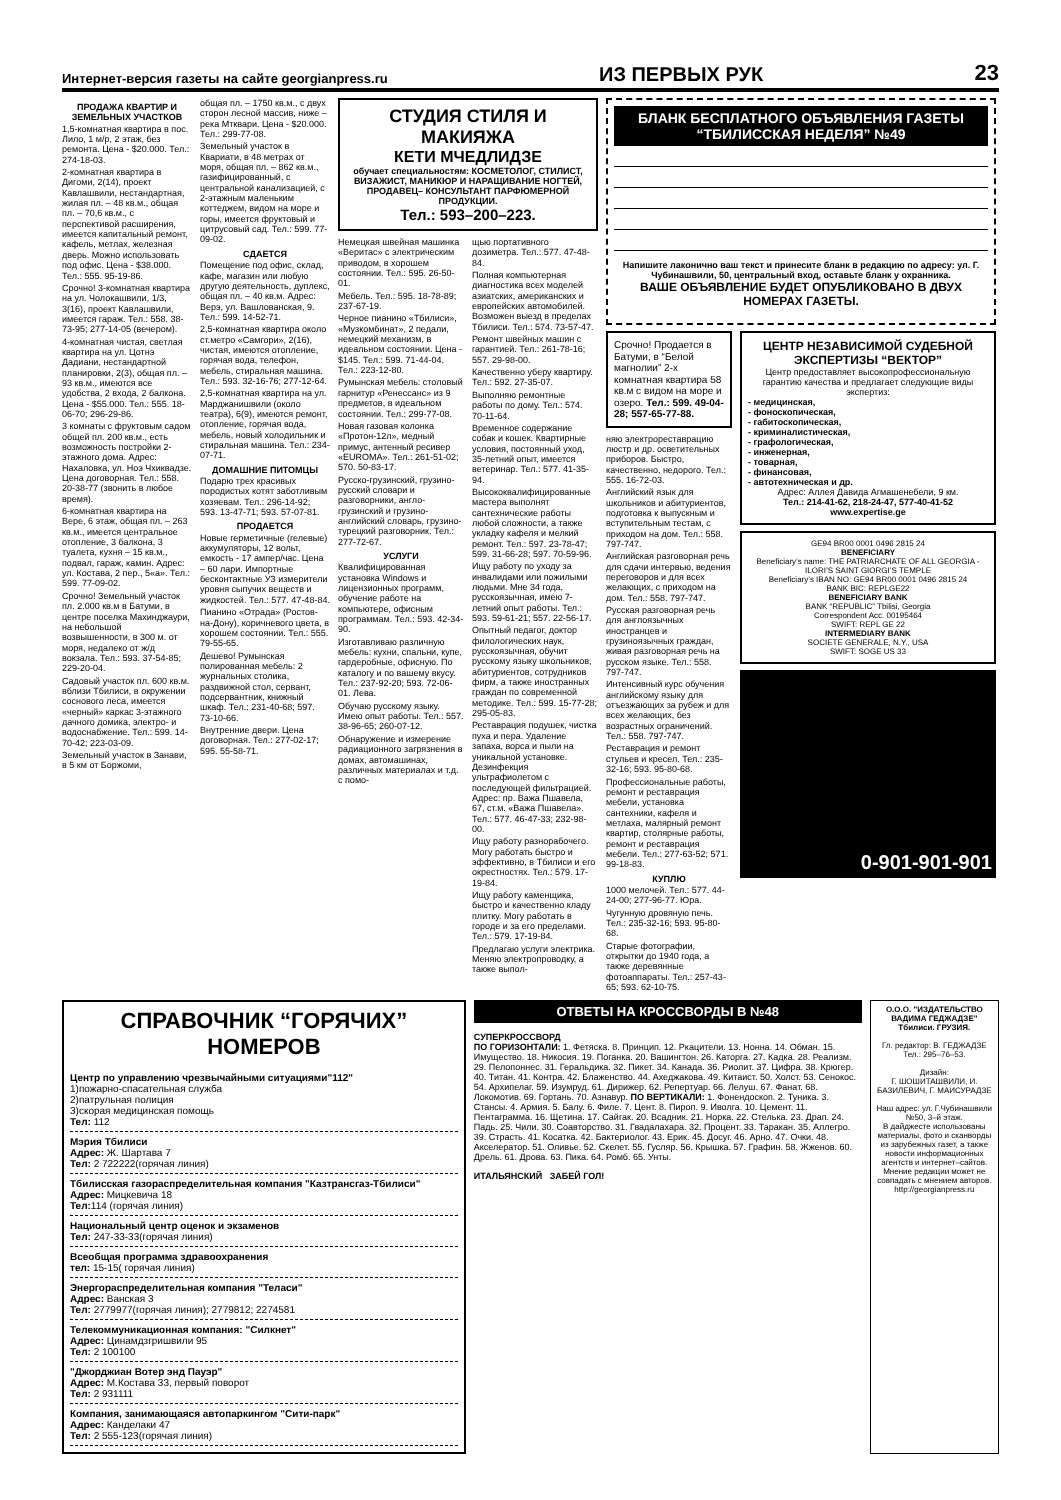Интернет-версия газеты на сайте georgianpress.ru ИЗ ПЕРВЫХ РУК 23
ПРОДАЖА КВАРТИР И ЗЕМЕЛЬНЫХ УЧАСТКОВ
1,5-комнатная квартира в пос. Лило, 1 м/р, 2 этаж, без ремонта. Цена - $20.000. Тел.: 274-18-03.
2-комнатная квартира в Дигоми, 2(14), проект Кавлашвили, нестандартная, жилая пл. – 48 кв.м., общая пл. – 70,6 кв.м., с перспективой расширения, имеется капитальный ремонт, кафель, метлах, железная дверь. Можно использовать под офис. Цена - $38.000. Тел.: 555. 95-19-86.
Срочно! 3-комнатная квартира на ул. Чолокашвили, 1/3, 3(16), проект Кавлашвили, имеется гараж. Тел.: 558. 38-73-95; 277-14-05 (вечером).
4-комнатная чистая, светлая квартира на ул. Цотнэ Дадиани, нестандартной планировки, 2(3), общая пл. – 93 кв.м., имеются все удобства, 2 входа, 2 балкона. Цена - $55.000. Тел.: 555. 18-06-70; 296-29-86.
3 комнаты с фруктовым садом общей пл. 200 кв.м., есть возможность постройки 2-этажного дома. Адрес: Нахаловка, ул. Ноэ Чхиквадзе. Цена договорная. Тел.: 558. 20-38-77 (звонить в любое время).
6-комнатная квартира на Вере, 6 этаж, общая пл. – 263 кв.м., имеется центральное отопление, 3 балкона, 3 туалета, кухня – 15 кв.м., подвал, гараж, камин. Адрес: ул. Костава, 2 пер., 5«а». Тел.: 599. 77-09-02.
Срочно! Земельный участок пл. 2.000 кв.м в Батуми, в центре поселка Махинджаури, на небольшой возвышенности, в 300 м. от моря, недалеко от ж/д вокзала. Тел.: 593. 37-54-85; 229-20-04.
Садовый участок пл. 600 кв.м. вблизи Тбилиси, в окружении соснового леса, имеется «черный» каркас 3-этажного дачного домика, электро- и водоснабжение. Тел.: 599. 14-70-42; 223-03-09.
Земельный участок в Занави, в 5 км от Боржоми,
общая пл. – 1750 кв.м., с двух сторон лесной массив, ниже – река Мтквари. Цена - $20.000. Тел.: 299-77-08.
Земельный участок в Квариати, в 48 метрах от моря, общая пл. – 862 кв.м., газифицированный, с центральной канализацией, с 2-этажным маленьким коттеджем, видом на море и горы, имеется фруктовый и цитрусовый сад. Тел.: 599. 77-09-02.
СДАЕТСЯ
Помещение под офис, склад, кафе, магазин или любую другую деятельность, дуплекс, общая пл. – 40 кв.м. Адрес: Верэ, ул. Вашлованская, 9. Тел.: 599. 14-52-71.
2,5-комнатная квартира около ст.метро «Самгори», 2(16), чистая, имеются отопление, горячая вода, телефон, мебель, стиральная машина. Тел.: 593. 32-16-76; 277-12-64.
2,5-комнатная квартира на ул. Марджанишвили (около театра), 6(9), имеются ремонт, отопление, горячая вода, мебель, новый холодильник и стиральная машина. Тел.: 234-07-71.
ДОМАШНИЕ ПИТОМЦЫ
Подарю трех красивых породистых котят заботливым хозяевам. Тел.: 296-14-92; 593. 13-47-71; 593. 57-07-81.
ПРОДАЕТСЯ
Новые герметичные (гелевые) аккумуляторы, 12 вольт, емкость - 17 ампер/час. Цена – 60 лари. Импортные бесконтактные УЗ измерители уровня сыпучих веществ и жидкостей. Тел.: 577. 47-48-84.
Пианино «Отрада» (Ростов-на-Дону), коричневого цвета, в хорошем состоянии. Тел.: 555. 79-55-65.
Дешево! Румынская полированная мебель: 2 журнальных столика, раздвижной стол, сервант, подсервантник, книжный шкаф. Тел.: 231-40-68; 597. 73-10-66.
Внутренние двери. Цена договорная. Тел.: 277-02-17; 595. 55-58-71.
СТУДИЯ СТИЛЯ И МАКИЯЖА
КЕТИ МЧЕДЛИДЗЕ
обучает специальностям: КОСМЕТОЛОГ, СТИЛИСТ, ВИЗАЖИСТ, МАНИКЮР И НАРАЩИВАНИЕ НОГТЕЙ, ПРОДАВЕЦ– КОНСУЛЬТАНТ ПАРФЮМЕРНОЙ ПРОДУКЦИИ.
Тел.: 593–200–223.
Немецкая швейная машинка «Веритас» с электрическим приводом, в хорошем состоянии. Тел.: 595. 26-50-01.
Мебель. Тел.: 595. 18-78-89; 237-67-19.
Черное пианино «Тбилиси», «Музкомбинат», 2 педали, немецкий механизм, в идеальном состоянии. Цена - $145. Тел.: 599. 71-44-04. Тел.: 223-12-80.
Румынская мебель: столовый гарнитур «Ренессанс» из 9 предметов, в идеальном состоянии. Тел.: 299-77-08.
Новая газовая колонка «Протон-12л», медный примус, антенный ресивер «EUROMA». Тел.: 261-51-02; 570. 50-83-17.
Русско-грузинский, грузино-русский словари и разговорники, англо-грузинский и грузино-английский словарь, грузино-турецкий разговорник. Тел.: 277-72-67.
УСЛУГИ
Квалифицированная установка Windows и лицензионных программ, обучение работе на компьютере, офисным программам. Тел.: 593. 42-34-90.
Изготавливаю различную мебель: кухни, спальни, купе, гардеробные, офисную. По каталогу и по вашему вкусу. Тел.: 237-92-20; 593. 72-06-01. Лева.
Обучаю русскому языку. Имею опыт работы. Тел.: 557. 38-96-65; 260-07-12.
Обнаружение и измерение радиационного загрязнения в домах, автомашинах, различных материалах и т.д. с помо-
щью портативного дозиметра. Тел.: 577. 47-48-84.
Полная компьютерная диагностика всех моделей азиатских, американских и европейских автомобилей. Возможен выезд в пределах Тбилиси. Тел.: 574. 73-57-47.
Ремонт швейных машин с гарантией. Тел.: 261-78-16; 557. 29-98-00.
Качественно уберу квартиру. Тел.: 592. 27-35-07.
Выполняю ремонтные работы по дому. Тел.: 574. 70-11-64.
Временное содержание собак и кошек. Квартирные условия, постоянный уход, 35-летний опыт, имеется ветеринар. Тел.: 577. 41-35-94.
Высококвалифицированные мастера выполнят сантехнические работы любой сложности, а также укладку кафеля и мелкий ремонт. Тел.: 597. 23-78-47; 599. 31-66-28; 597. 70-59-96.
Ищу работу по уходу за инвалидами или пожилыми людьми. Мне 34 года, русскоязычная, имею 7-летний опыт работы. Тел.: 593. 59-61-21; 557. 22-56-17.
Опытный педагог, доктор филологических наук, русскоязычная, обучит русскому языку школьников, абитуриентов, сотрудников фирм, а также иностранных граждан по современной методике. Тел.: 599. 15-77-28; 295-05-83.
Реставрация подушек, чистка пуха и пера. Удаление запаха, ворса и пыли на уникальной установке. Дезинфекция ультрафиолетом с последующей фильтрацией. Адрес: пр. Важа Пшавела, 67, ст.м. «Важа Пшавела». Тел.: 577. 46-47-33; 232-98-00.
Ищу работу разнорабочего. Могу работать быстро и эффективно, в Тбилиси и его окрестностях. Тел.: 579. 17-19-84.
Ищу работу каменщика, быстро и качественно кладу плитку. Могу работать в городе и за его пределами. Тел.: 579. 17-19-84.
Предлагаю услуги электрика. Меняю электропроводку, а также выпол-
БЛАНК БЕСПЛАТНОГО ОБЪЯВЛЕНИЯ ГАЗЕТЫ “ТБИЛИССКАЯ НЕДЕЛЯ” №49
Напишите лаконично ваш текст и принесите бланк в редакцию по адресу: ул. Г. Чубинашвили, 50, центральный вход, оставьте бланк у охранника.
ВАШЕ ОБЪЯВЛЕНИЕ БУДЕТ ОПУБЛИКОВАНО В ДВУХ НОМЕРАХ ГАЗЕТЫ.
Срочно! Продается в Батуми, в “Белой магнолии” 2-х комнатная квартира 58 кв.м с видом на море и озеро. Тел.: 599. 49-04-28; 557-65-77-88.
няю электрореставрацию люстр и др. осветительных приборов. Быстро, качественно, недорого. Тел.: 555. 16-72-03.
Английский язык для школьников и абитуриентов, подготовка к выпускным и вступительным тестам, с приходом на дом. Тел.: 558. 797-747.
Английская разговорная речь для сдачи интервью, ведения переговоров и для всех желающих, с приходом на дом. Тел.: 558. 797-747.
Русская разговорная речь для англоязычных иностранцев и грузиноязычных граждан, живая разговорная речь на русском языке. Тел.: 558. 797-747.
Интенсивный курс обучения английскому языку для отъезжающих за рубеж и для всех желающих, без возрастных ограничений. Тел.: 558. 797-747.
Реставрация и ремонт стульев и кресел. Тел.: 235-32-16; 593. 95-80-68.
Профессиональные работы, ремонт и реставрация мебели, установка сантехники, кафеля и метлаха, малярный ремонт квартир, столярные работы, ремонт и реставрация мебели. Тел.: 277-63-52; 571. 99-18-83.
КУПЛЮ
1000 мелочей. Тел.: 577. 44-24-00; 277-96-77. Юра.
Чугунную дровяную печь. Тел.: 235-32-16; 593. 95-80-68.
Старые фотографии, открытки до 1940 года, а также деревянные фотоаппараты. Тел.: 257-43-65; 593. 62-10-75.
ЦЕНТР НЕЗАВИСИМОЙ СУДЕБНОЙ ЭКСПЕРТИЗЫ “ВЕКТОР”
Центр предоставляет высокопрофессиональную гарантию качества и предлагает следующие виды экспертиз:
- медицинская,
- фоноскопическая,
- габитоскопическая,
- криминалистическая,
- графологическая,
- инженерная,
- товарная,
- финансовая,
- автотехническая и др.
Адрес: Аллея Давида Агмашенебели, 9 км.
Тел.: 214-41-62, 218-24-47, 577-40-41-52
www.expertise.ge
GE94 BR00 0001 0496 2815 24
BENEFICIARY
Beneficiary’s name: THE PATRIARCHATE OF ALL GEORGIA - ILORI’S SAINT GIORGI’S TEMPLE
Beneficiary’s IBAN NO: GE94 BR00 0001 0496 2815 24
BANK BIC: REPLGE22
BENEFICIARY BANK
BANK “REPUBLIC” Tbilisi, Georgia
Correspondent Acc. 00195464
SWIFT: REPL GE 22
INTERMEDIARY BANK
SOCIETE GENERALE, N.Y., USA
SWIFT: SOGE US 33
0-901-901-901
СПРАВОЧНИК “ГОРЯЧИХ” НОМЕРОВ
Центр по управлению чрезвычайными ситуациями"112"
1)пожарно-спасательная служба
2)патрульная полиция
3)скорая медицинская помощь
Тел: 112
Мэрия Тбилиси
Адрес: Ж. Шартава 7
Тел: 2 722222(горячая линия)
Тбилисская газораспределительная компания "Казтрансгаз-Тбилиси"
Адрес: Мицкевича 18
Тел: 114 (горячая линия)
Национальный центр оценок и экзаменов
Тел: 247-33-33(горячая линия)
Всеобщая программа здравоохранения
тел: 15-15( горячая линия)
Энергораспределительная компания "Теласи"
Адрес: Ванская 3
Тел: 2779977(горячая линия); 2779812; 2274581
Телекоммуникационная компания: "Силкнет"
Адрес: Цинамдзгришвили 95
Тел: 2 100100
"Джорджиан Вотер энд Пауэр"
Адрес: М.Костава 33, первый поворот
Тел: 2 931111
Компания, занимающаяся автопаркингом "Сити-парк"
Адрес: Канделаки 47
Тел: 2 555-123(горячая линия)
ОТВЕТЫ НА КРОССВОРДЫ В №48
СУПЕРКРОССВОРД
ПО ГОРИЗОНТАЛИ: 1. Фетяска. 8. Принцип. 12. Ркацители. 13. Нонна. 14. Обман. 15. Имущество. 18. Никосия. 19. Поганка. 20. Вашингтон. 26. Каторга. 27. Кадка. 28. Реализм. 29. Пелопоннес. 31. Геральдика. 32. Пикет. 34. Канада. 36. Риолит. 37. Цифра. 38. Крюгер. 40. Титан. 41. Контра. 42. Блаженство. 44. Ахеджакова. 49. Китаист. 50. Холст. 53. Сенокос. 54. Архипелаг. 59. Изумруд. 61. Дирижер. 62. Репертуар. 66. Лелуш. 67. Фанат. 68. Локомотив. 69. Гортань. 70. Азнавур. ПО ВЕРТИКАЛИ: 1. Фонендоскоп. 2. Туника. 3. Стансы. 4. Армия. 5. Балу. 6. Филе. 7. Цент. 8. Пироп. 9. Иволга. 10. Цемент. 11. Пентаграмма. 16. Щетина. 17. Сайгак. 20. Всадник. 21. Норка. 22. Стелька. 23. Драп. 24. Падь. 25. Чили. 30. Соавторство. 31. Гвадалахара. 32. Процент. 33. Таракан. 35. Аллегро. 39. Страсть. 41. Косатка. 42. Бактериолог. 43. Ерик. 45. Досуг. 46. Арно. 47. Очки. 48. Акселератор. 51. Оливье. 52. Скелет. 55. Гусляр. 56. Крышка. 57. Графин. 58. Жженов. 60. Дрель. 61. Дрова. 63. Пика. 64. Ромб. 65. Унты.
ИТАЛЬЯНСКИЙ ЗАБЕЙ ГОЛ!
О.О.О. "ИЗДАТЕЛЬСТВО ВАДИМА ГЕДЖАДЗЕ"
Тбилиси. ГРУЗИЯ.
Гл. редактор: В. ГЕДЖАДЗЕ
Тел.: 295–76–53.
Дизайн:
Г. ШОШИТАШВИЛИ, И. БАЗИЛЕВИЧ, Г. МАИСУРАДЗЕ
Наш адрес: ул. Г.Чубинашвили №50, 3–й этаж.
В дайджесте использованы материалы, фото и сканворды из зарубежных газет, а также новости информационных агентств и интернет–сайтов.
Мнение редакции может не совпадать с мнением авторов.
http://georgianpress.ru